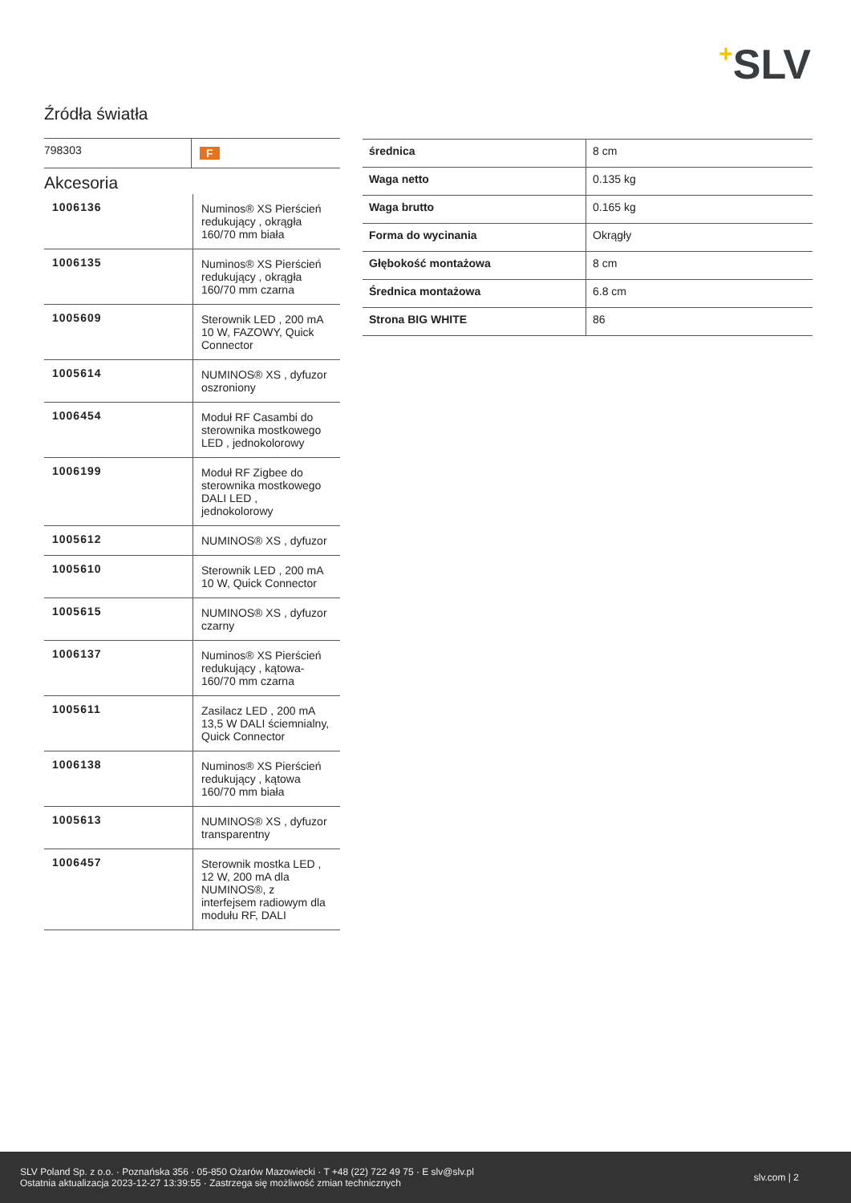+SLV
Źródła światła
| 798303 | F |
Akcesoria
| 1006136 | Numinos® XS Pierścień redukujący , okrągła 160/70 mm biała |
| 1006135 | Numinos® XS Pierścień redukujący , okrągła 160/70 mm czarna |
| 1005609 | Sterownik LED , 200 mA 10 W, FAZOWY, Quick Connector |
| 1005614 | NUMINOS® XS , dyfuzor oszroniony |
| 1006454 | Moduł RF Casambi do sterownika mostkowego LED , jednokolorowy |
| 1006199 | Moduł RF Zigbee do sterownika mostkowego DALI LED , jednokolorowy |
| 1005612 | NUMINOS® XS , dyfuzor |
| 1005610 | Sterownik LED , 200 mA 10 W, Quick Connector |
| 1005615 | NUMINOS® XS , dyfuzor czarny |
| 1006137 | Numinos® XS Pierścień redukujący , kątowa-160/70 mm czarna |
| 1005611 | Zasilacz LED , 200 mA 13,5 W DALI ściemnialny, Quick Connector |
| 1006138 | Numinos® XS Pierścień redukujący , kątowa 160/70 mm biała |
| 1005613 | NUMINOS® XS , dyfuzor transparentny |
| 1006457 | Sterownik mostka LED , 12 W, 200 mA dla NUMINOS®, z interfejsem radiowym dla modułu RF, DALI |
| średnica | 8 cm |
| Waga netto | 0.135 kg |
| Waga brutto | 0.165 kg |
| Forma do wycinania | Okrągły |
| Głębokość montażowa | 8 cm |
| Średnica montażowa | 6.8 cm |
| Strona BIG WHITE | 86 |
SLV Poland Sp. z o.o. · Poznańska 356 · 05-850 Ożarów Mazowiecki · T +48 (22) 722 49 75 · E slv@slv.pl
Ostatnia aktualizacja 2023-12-27 13:39:55 · Zastrzega się możliwość zmian technicznych
slv.com | 2